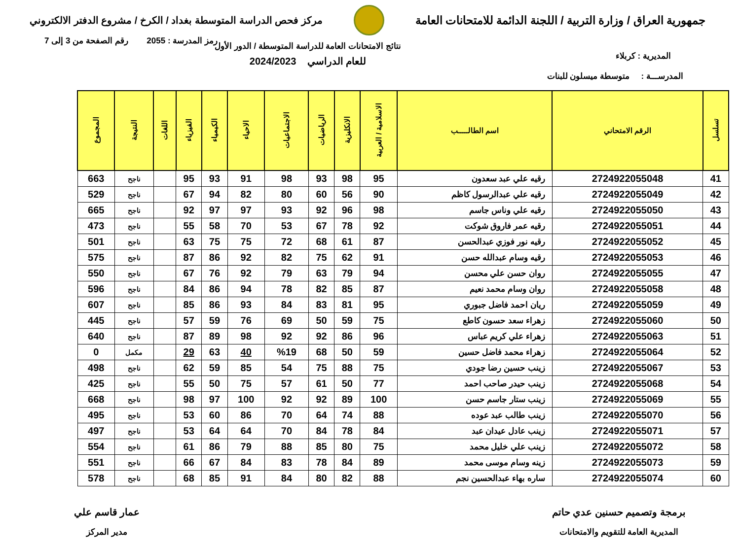جمهورية العراق / وزارة التربية / اللجنة الدائمة للامتحانات العامة
مركز فحص الدراسة المتوسطة بغداد / الكرخ / مشروع الدفتر الالكتروني
رمز المدرسة : 2055 رقم الصفحة من 3 إلى 7
المديرية : كربلاء نتائج الامتحانات العامة للدراسة المتوسطة / الدور الأول
للعام الدراسي 2024/2023
المدرســـة : متوسطة ميسلون للبنات
| تسلسل | الرقم الامتحاني | اسم الطالـــــب | الاسلامية / العربية | الانكليزية | الرياضيات | الاجتماعيات | الاحياء | الكيمياء | الفيزياء | اللغات | النتيجة | المجموع |
| --- | --- | --- | --- | --- | --- | --- | --- | --- | --- | --- | --- | --- |
| 41 | 2724922055048 | رقيه علي عبد سعدون | 95 | 98 | 93 | 98 | 91 | 93 | 95 | | ناجح | 663 |
| 42 | 2724922055049 | رقيه علي عبدالرسول كاظم | 90 | 56 | 60 | 80 | 82 | 94 | 67 | | ناجح | 529 |
| 43 | 2724922055050 | رقيه علي وناس جاسم | 98 | 96 | 92 | 93 | 97 | 97 | 92 | | ناجح | 665 |
| 44 | 2724922055051 | رقيه عمر فاروق شوكت | 92 | 78 | 67 | 53 | 70 | 58 | 55 | | ناجح | 473 |
| 45 | 2724922055052 | رقيه نور فوزي عبدالحسن | 87 | 61 | 68 | 72 | 75 | 75 | 63 | | ناجح | 501 |
| 46 | 2724922055053 | رقيه وسام عبدالله حسن | 91 | 62 | 75 | 82 | 92 | 86 | 87 | | ناجح | 575 |
| 47 | 2724922055055 | روان حسن علي محسن | 94 | 79 | 63 | 79 | 92 | 76 | 67 | | ناجح | 550 |
| 48 | 2724922055058 | روان وسام محمد نعيم | 87 | 85 | 82 | 78 | 94 | 86 | 84 | | ناجح | 596 |
| 49 | 2724922055059 | ريان احمد فاضل جبوري | 95 | 81 | 83 | 84 | 93 | 86 | 85 | | ناجح | 607 |
| 50 | 2724922055060 | زهراء سعد حسون كاطع | 75 | 59 | 50 | 69 | 76 | 59 | 57 | | ناجح | 445 |
| 51 | 2724922055063 | زهراء علي كريم عباس | 96 | 86 | 92 | 92 | 98 | 89 | 87 | | ناجح | 640 |
| 52 | 2724922055064 | زهراء محمد فاضل حسين | 59 | 50 | 68 | %19 | 40 | 63 | 29 | | مكمل | 0 |
| 53 | 2724922055067 | زينب حسين رضا جودي | 75 | 88 | 75 | 54 | 85 | 59 | 62 | | ناجح | 498 |
| 54 | 2724922055068 | زينب حيدر صاحب احمد | 77 | 50 | 61 | 57 | 75 | 50 | 55 | | ناجح | 425 |
| 55 | 2724922055069 | زينب ستار جاسم حسن | 100 | 89 | 92 | 92 | 100 | 97 | 98 | | ناجح | 668 |
| 56 | 2724922055070 | زينب طالب عبد عوده | 88 | 74 | 64 | 70 | 86 | 60 | 53 | | ناجح | 495 |
| 57 | 2724922055071 | زينب عادل عيدان عبد | 84 | 78 | 84 | 70 | 64 | 64 | 53 | | ناجح | 497 |
| 58 | 2724922055072 | زينب علي خليل محمد | 75 | 80 | 85 | 88 | 79 | 86 | 61 | | ناجح | 554 |
| 59 | 2724922055073 | زينه وسام موسى محمد | 89 | 84 | 78 | 83 | 84 | 67 | 66 | | ناجح | 551 |
| 60 | 2724922055074 | ساره بهاء عبدالحسين نجم | 88 | 82 | 80 | 84 | 91 | 85 | 68 | | ناجح | 578 |
برمجة وتصميم حسنين عدي حاتم
المديرية العامة للتقويم والامتحانات
عمار قاسم علي
مدير المركز